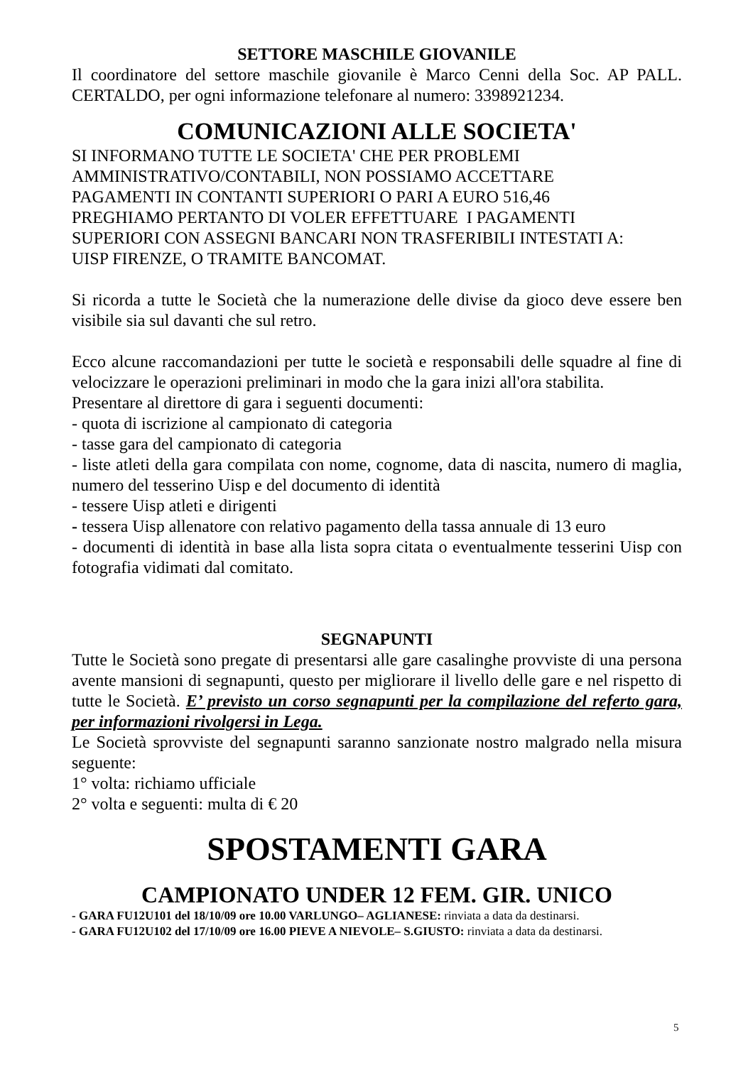SETTORE MASCHILE GIOVANILE
Il coordinatore del settore maschile giovanile è Marco Cenni della Soc. AP PALL. CERTALDO, per ogni informazione telefonare al numero: 3398921234.
COMUNICAZIONI ALLE SOCIETA'
SI INFORMANO TUTTE LE SOCIETA' CHE PER PROBLEMI
AMMINISTRATIVO/CONTABILI, NON POSSIAMO ACCETTARE
PAGAMENTI IN CONTANTI SUPERIORI O PARI A EURO 516,46
PREGHIAMO PERTANTO DI VOLER EFFETTUARE I PAGAMENTI
SUPERIORI CON ASSEGNI BANCARI NON TRASFERIBILI INTESTATI A:
UISP FIRENZE, O TRAMITE BANCOMAT.
Si ricorda a tutte le Società che la numerazione delle divise da gioco deve essere ben visibile sia sul davanti che sul retro.
Ecco alcune raccomandazioni per tutte le società e responsabili delle squadre al fine di velocizzare le operazioni preliminari in modo che la gara inizi all'ora stabilita.
Presentare al direttore di gara i seguenti documenti:
- quota di iscrizione al campionato di categoria
- tasse gara del campionato di categoria
- liste atleti della gara compilata con nome, cognome, data di nascita, numero di maglia, numero del tesserino Uisp e del documento di identità
- tessere Uisp atleti e dirigenti
- tessera Uisp allenatore con relativo pagamento della tassa annuale di 13 euro
- documenti di identità in base alla lista sopra citata o eventualmente tesserini Uisp con fotografia vidimati dal comitato.
SEGNAPUNTI
Tutte le Società sono pregate di presentarsi alle gare casalinghe provviste di una persona avente mansioni di segnapunti, questo per migliorare il livello delle gare e nel rispetto di tutte le Società. E’ previsto un corso segnapunti per la compilazione del referto gara, per informazioni rivolgersi in Lega.
Le Società sprovviste del segnapunti saranno sanzionate nostro malgrado nella misura seguente:
1° volta: richiamo ufficiale
2° volta e seguenti: multa di € 20
SPOSTAMENTI GARA
CAMPIONATO UNDER 12 FEM. GIR. UNICO
- GARA FU12U101 del 18/10/09 ore 10.00 VARLUNGO– AGLIANESE: rinviata a data da destinarsi.
- GARA FU12U102 del 17/10/09 ore 16.00 PIEVE A NIEVOLE– S.GIUSTO: rinviata a data da destinarsi.
5